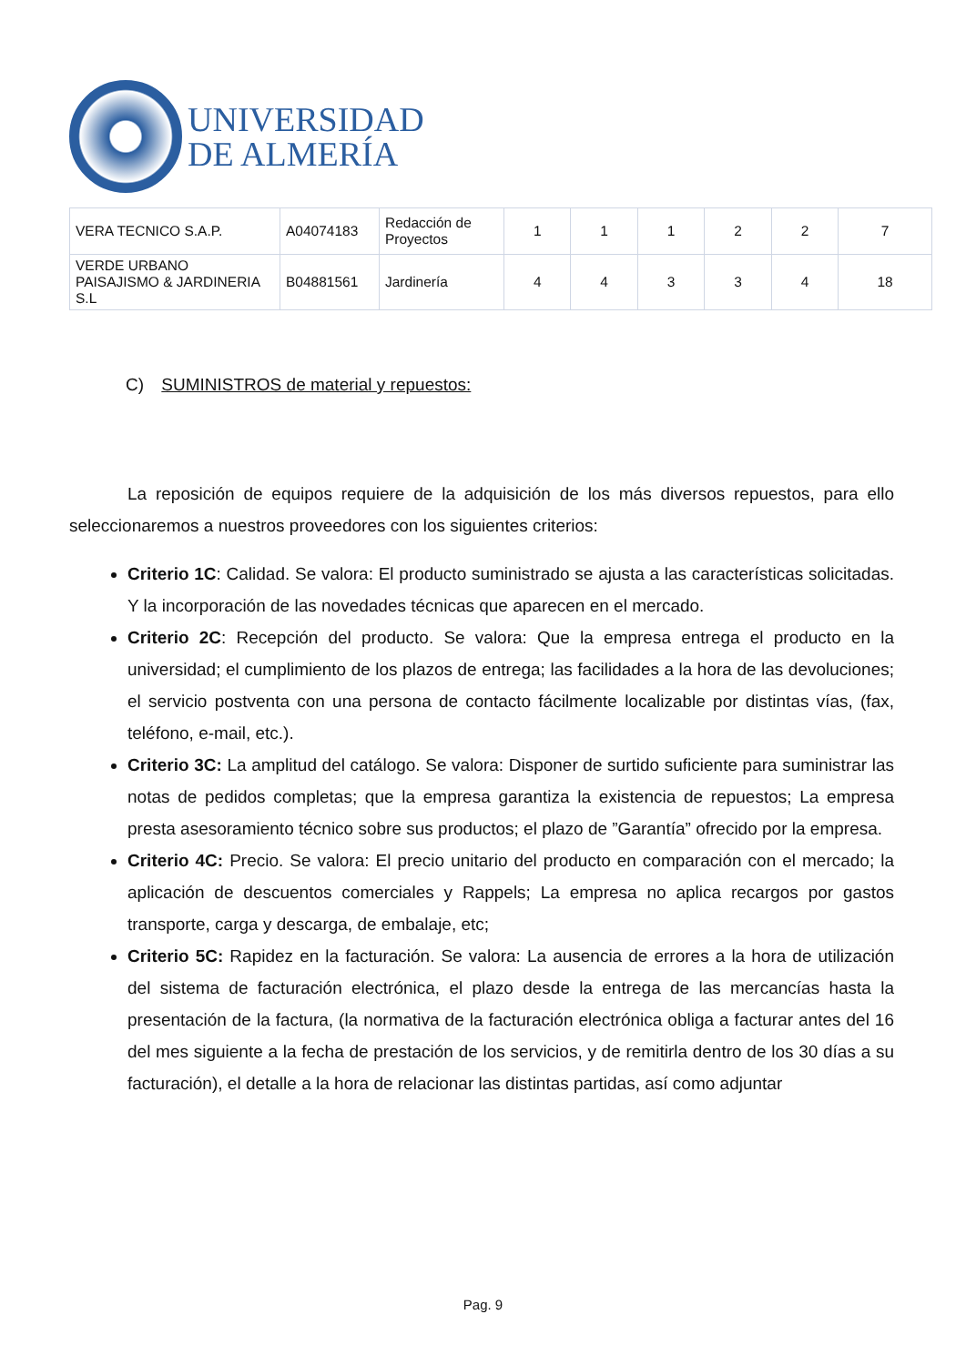UNIVERSIDAD
DE ALMERÍA
| VERA TECNICO S.A.P. | A04074183 | Redacción de Proyectos | 1 | 1 | 1 | 2 | 2 | 7 |
| VERDE URBANO PAISAJISMO & JARDINERIA S.L | B04881561 | Jardinería | 4 | 4 | 3 | 3 | 4 | 18 |
C) SUMINISTROS de material y repuestos:
La reposición de equipos requiere de la adquisición de los más diversos repuestos, para ello seleccionaremos a nuestros proveedores con los siguientes criterios:
Criterio 1C: Calidad. Se valora: El producto suministrado se ajusta a las características solicitadas. Y la incorporación de las novedades técnicas que aparecen en el mercado.
Criterio 2C: Recepción del producto. Se valora: Que la empresa entrega el producto en la universidad; el cumplimiento de los plazos de entrega; las facilidades a la hora de las devoluciones; el servicio postventa con una persona de contacto fácilmente localizable por distintas vías, (fax, teléfono, e-mail, etc.).
Criterio 3C: La amplitud del catálogo. Se valora: Disponer de surtido suficiente para suministrar las notas de pedidos completas; que la empresa garantiza la existencia de repuestos; La empresa presta asesoramiento técnico sobre sus productos; el plazo de ”Garantía” ofrecido por la empresa.
Criterio 4C: Precio. Se valora: El precio unitario del producto en comparación con el mercado; la aplicación de descuentos comerciales y Rappels; La empresa no aplica recargos por gastos transporte, carga y descarga, de embalaje, etc;
Criterio 5C: Rapidez en la facturación. Se valora: La ausencia de errores a la hora de utilización del sistema de facturación electrónica, el plazo desde la entrega de las mercancías hasta la presentación de la factura, (la normativa de la facturación electrónica obliga a facturar antes del 16 del mes siguiente a la fecha de prestación de los servicios, y de remitirla dentro de los 30 días a su facturación), el detalle a la hora de relacionar las distintas partidas, así como adjuntar
Pag. 9